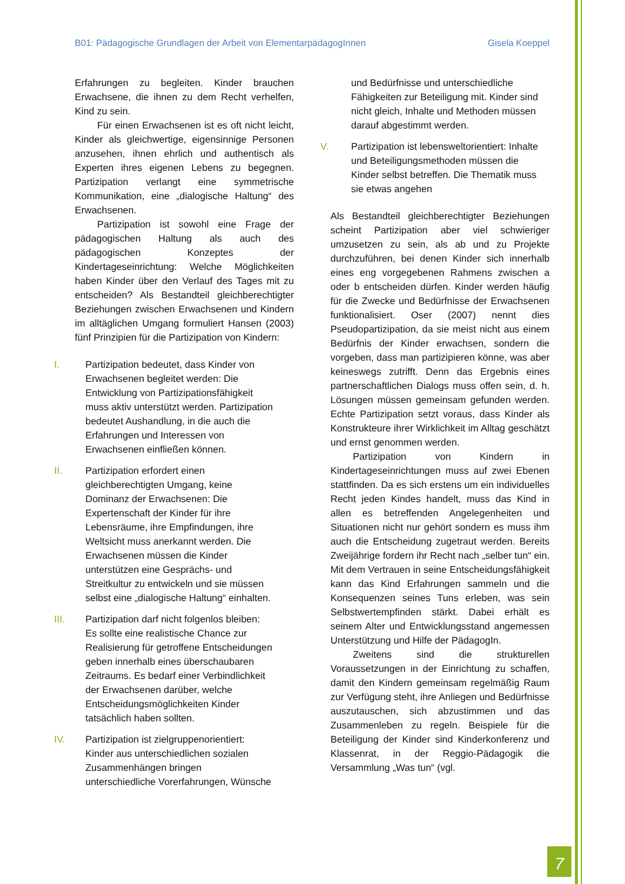B01: Pädagogische Grundlagen der Arbeit von ElementarpädagogInnen Gisela Koeppel
Erfahrungen zu begleiten. Kinder brauchen Erwachsene, die ihnen zu dem Recht verhelfen, Kind zu sein.
Für einen Erwachsenen ist es oft nicht leicht, Kinder als gleichwertige, eigensinnige Personen anzusehen, ihnen ehrlich und authentisch als Experten ihres eigenen Lebens zu begegnen. Partizipation verlangt eine symmetrische Kommunikation, eine „dialogische Haltung“ des Erwachsenen.
Partizipation ist sowohl eine Frage der pädagogischen Haltung als auch des pädagogischen Konzeptes der Kindertageseinrichtung: Welche Möglichkeiten haben Kinder über den Verlauf des Tages mit zu entscheiden? Als Bestandteil gleichberechtigter Beziehungen zwischen Erwachsenen und Kindern im alltäglichen Umgang formuliert Hansen (2003) fünf Prinzipien für die Partizipation von Kindern:
I. Partizipation bedeutet, dass Kinder von Erwachsenen begleitet werden: Die Entwicklung von Partizipationsfähigkeit muss aktiv unterstützt werden. Partizipation bedeutet Aushandlung, in die auch die Erfahrungen und Interessen von Erwachsenen einfließen können.
II. Partizipation erfordert einen gleichberechtigten Umgang, keine Dominanz der Erwachsenen: Die Expertenschaft der Kinder für ihre Lebensräume, ihre Empfindungen, ihre Weltsicht muss anerkannt werden. Die Erwachsenen müssen die Kinder unterstützen eine Gesprächs- und Streitkultur zu entwickeln und sie müssen selbst eine „dialogische Haltung“ einhalten.
III. Partizipation darf nicht folgenlos bleiben: Es sollte eine realistische Chance zur Realisierung für getroffene Entscheidungen geben innerhalb eines überschaubaren Zeitraums. Es bedarf einer Verbindlichkeit der Erwachsenen darüber, welche Entscheidungsmöglichkeiten Kinder tatsächlich haben sollten.
IV. Partizipation ist zielgruppenorientiert: Kinder aus unterschiedlichen sozialen Zusammenhängen bringen unterschiedliche Vorerfahrungen, Wünsche
und Bedürfnisse und unterschiedliche Fähigkeiten zur Beteiligung mit. Kinder sind nicht gleich, Inhalte und Methoden müssen darauf abgestimmt werden.
V. Partizipation ist lebensweltorientiert: Inhalte und Beteiligungsmethoden müssen die Kinder selbst betreffen. Die Thematik muss sie etwas angehen
Als Bestandteil gleichberechtigter Beziehungen scheint Partizipation aber viel schwieriger umzusetzen zu sein, als ab und zu Projekte durchzuführen, bei denen Kinder sich innerhalb eines eng vorgegebenen Rahmens zwischen a oder b entscheiden dürfen. Kinder werden häufig für die Zwecke und Bedürfnisse der Erwachsenen funktionalisiert. Oser (2007) nennt dies Pseudopartizipation, da sie meist nicht aus einem Bedürfnis der Kinder erwachsen, sondern die vorgeben, dass man partizipieren könne, was aber keineswegs zutrifft. Denn das Ergebnis eines partnerschaftlichen Dialogs muss offen sein, d. h. Lösungen müssen gemeinsam gefunden werden. Echte Partizipation setzt voraus, dass Kinder als Konstrukteure ihrer Wirklichkeit im Alltag geschätzt und ernst genommen werden.
Partizipation von Kindern in Kindertageseinrichtungen muss auf zwei Ebenen stattfinden. Da es sich erstens um ein individuelles Recht jeden Kindes handelt, muss das Kind in allen es betreffenden Angelegenheiten und Situationen nicht nur gehört sondern es muss ihm auch die Entscheidung zugetraut werden. Bereits Zweijährige fordern ihr Recht nach „selber tun“ ein. Mit dem Vertrauen in seine Entscheidungsfähigkeit kann das Kind Erfahrungen sammeln und die Konsequenzen seines Tuns erleben, was sein Selbstwertempfinden stärkt. Dabei erhält es seinem Alter und Entwicklungsstand angemessen Unterstützung und Hilfe der PädagogIn.
Zweitens sind die strukturellen Voraussetzungen in der Einrichtung zu schaffen, damit den Kindern gemeinsam regelmäßig Raum zur Verfügung steht, ihre Anliegen und Bedürfnisse auszutauschen, sich abzustimmen und das Zusammenleben zu regeln. Beispiele für die Beteiligung der Kinder sind Kinderkonferenz und Klassenrat, in der Reggio-Pädagogik die Versammlung „Was tun“ (vgl.
7